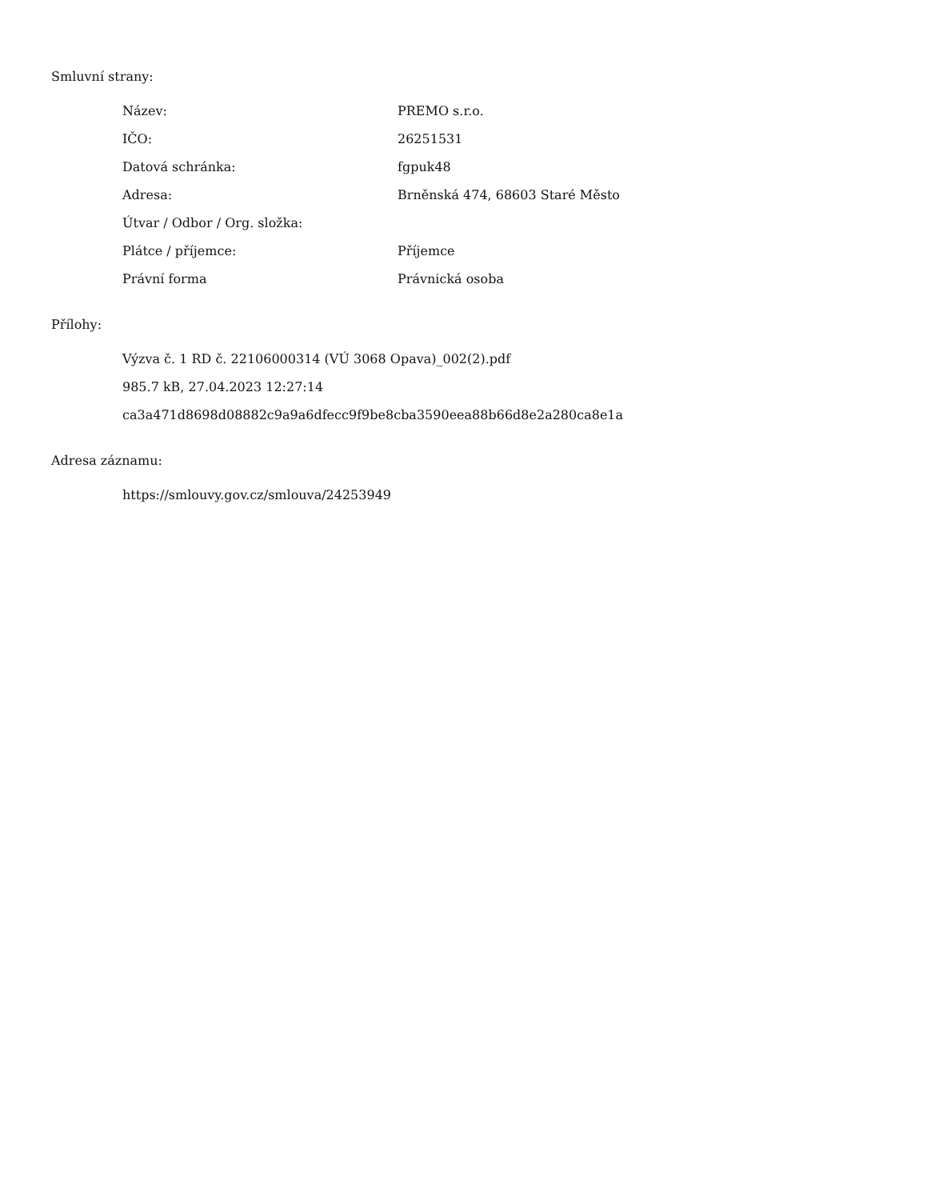Smluvní strany:
| Název: | PREMO s.r.o. |
| IČO: | 26251531 |
| Datová schránka: | fgpuk48 |
| Adresa: | Brněnská 474, 68603 Staré Město |
| Útvar / Odbor / Org. složka: | |
| Plátce / příjemce: | Příjemce |
| Právní forma | Právnická osoba |
Přílohy:
Výzva č. 1 RD č. 22106000314 (VÚ 3068 Opava)_002(2).pdf
985.7 kB, 27.04.2023 12:27:14
ca3a471d8698d08882c9a9a6dfecc9f9be8cba3590eea88b66d8e2a280ca8e1a
Adresa záznamu:
https://smlouvy.gov.cz/smlouva/24253949